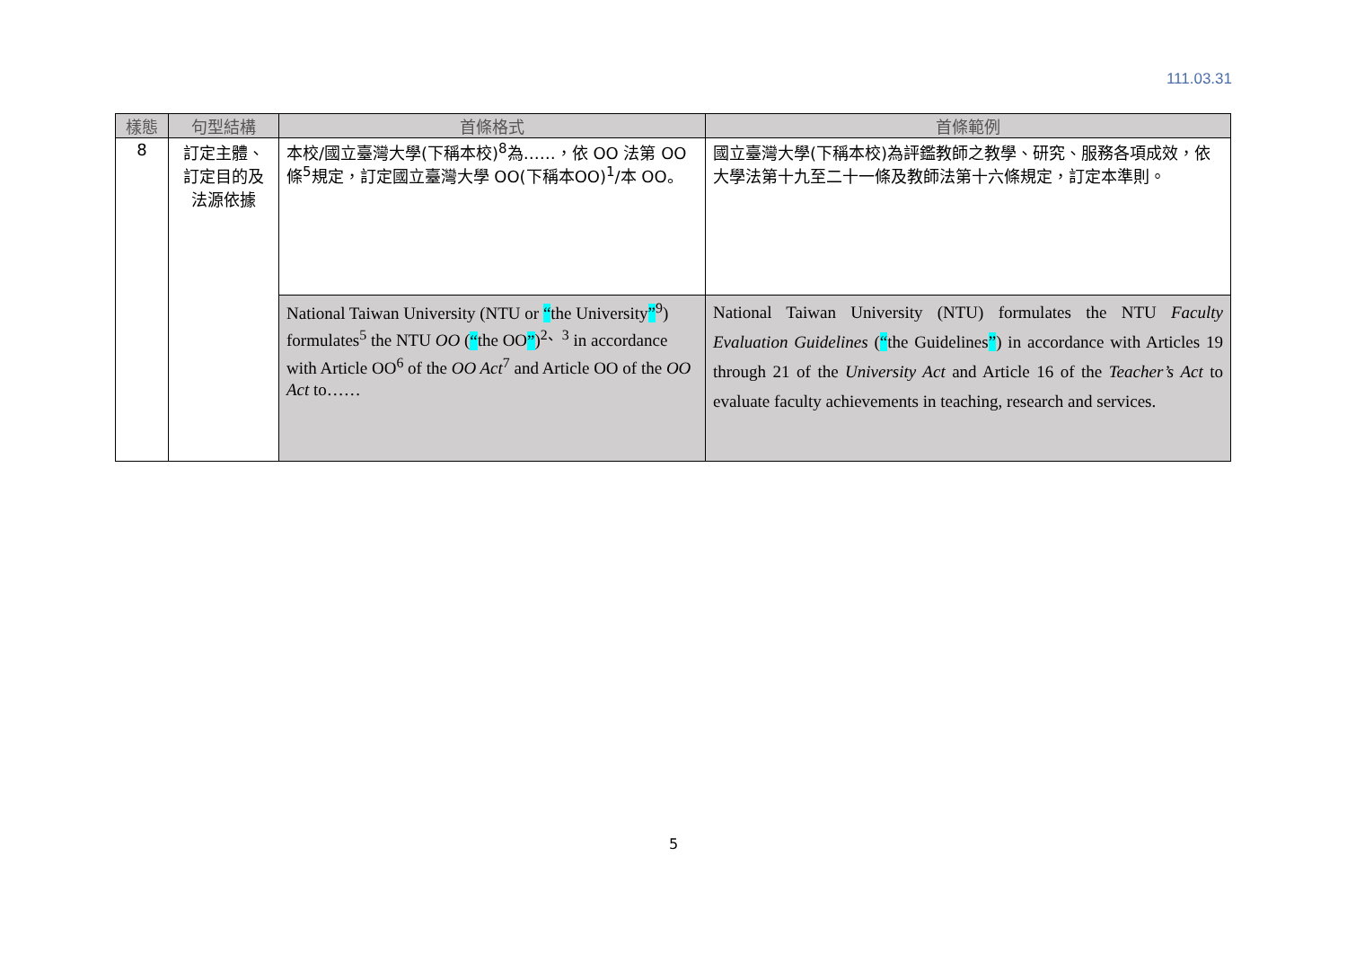111.03.31
| 樣態 | 句型結構 | 首條格式 | 首條範例 |
| --- | --- | --- | --- |
| 8 | 訂定主體、 訂定目的及 法源依據 | 本校/國立臺灣大學(下稱本校)<sup>8</sup>為……，依 OO 法第 OO 條<sup>5</sup>規定，訂定國立臺灣大學 OO(下稱本OO)<sup>1</sup>/本 OO。 | 國立臺灣大學(下稱本校)為評鑑教師之教學、研究、服務各項成效，依大學法第十九至二十一條及教師法第十六條規定，訂定本準則。 |
| | | National Taiwan University (NTU or “ the University ”<sup>9</sup>) formulates<sup>5</sup> the NTU OO ( “ the OO ” )<sup>2、3</sup> in accordance with Article OO<sup>6</sup> of the OO Act<sup>7</sup> and Article OO of the OO Act to…… | National Taiwan University (NTU) formulates the NTU Faculty Evaluation Guidelines ( “ the Guidelines ” ) in accordance with Articles 19 through 21 of the University Act and Article 16 of the Teacher’s Act to evaluate faculty achievements in teaching, research and services. |
5